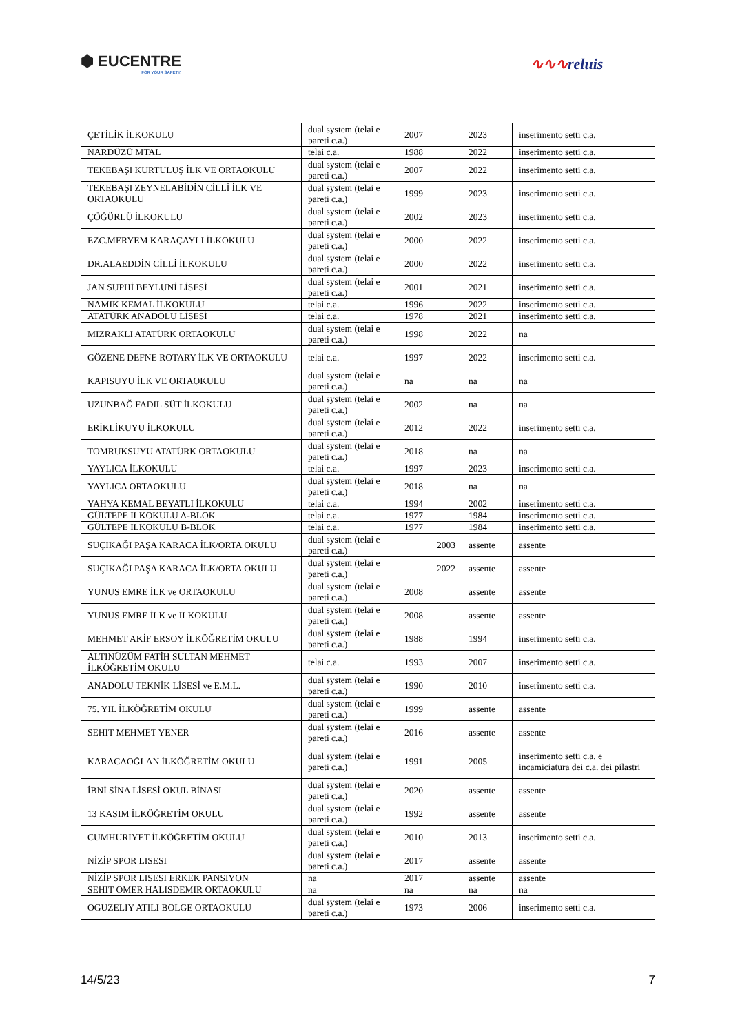⬢ EUCENTRE
FOR YOUR SAFETY.
∿∿∿reluis
| ÇETİLİK İLKOKULU | dual system (telai e pareti c.a.) | 2007 | 2023 | inserimento setti c.a. |
| NARDÜZÜ MTAL | telai c.a. | 1988 | 2022 | inserimento setti c.a. |
| TEKEBAŞI KURTULUŞ İLK VE ORTAOKULU | dual system (telai e pareti c.a.) | 2007 | 2022 | inserimento setti c.a. |
| TEKEBAŞI ZEYNELABİDİN CİLLİ İLK VE ORTAOKULU | dual system (telai e pareti c.a.) | 1999 | 2023 | inserimento setti c.a. |
| ÇÖĞÜRLÜ İLKOKULU | dual system (telai e pareti c.a.) | 2002 | 2023 | inserimento setti c.a. |
| EZC.MERYEM KARAÇAYLI İLKOKULU | dual system (telai e pareti c.a.) | 2000 | 2022 | inserimento setti c.a. |
| DR.ALAEDDİN CİLLİ İLKOKULU | dual system (telai e pareti c.a.) | 2000 | 2022 | inserimento setti c.a. |
| JAN SUPHİ BEYLUNİ LİSESİ | dual system (telai e pareti c.a.) | 2001 | 2021 | inserimento setti c.a. |
| NAMIK KEMAL İLKOKULU | telai c.a. | 1996 | 2022 | inserimento setti c.a. |
| ATATÜRK ANADOLU LİSESİ | telai c.a. | 1978 | 2021 | inserimento setti c.a. |
| MIZRAKLI ATATÜRK ORTAOKULU | dual system (telai e pareti c.a.) | 1998 | 2022 | na |
| GÖZENE DEFNE ROTARY İLK VE ORTAOKULU | telai c.a. | 1997 | 2022 | inserimento setti c.a. |
| KAPISUYU İLK VE ORTAOKULU | dual system (telai e pareti c.a.) | na | na | na |
| UZUNBAĞ FADIL SÜT İLKOKULU | dual system (telai e pareti c.a.) | 2002 | na | na |
| ERİKLİKUYU İLKOKULU | dual system (telai e pareti c.a.) | 2012 | 2022 | inserimento setti c.a. |
| TOMRUKSUYU ATATÜRK ORTAOKULU | dual system (telai e pareti c.a.) | 2018 | na | na |
| YAYLICA İLKOKULU | telai c.a. | 1997 | 2023 | inserimento setti c.a. |
| YAYLICA ORTAOKULU | dual system (telai e pareti c.a.) | 2018 | na | na |
| YAHYA KEMAL BEYATLI İLKOKULU | telai c.a. | 1994 | 2002 | inserimento setti c.a. |
| GÜLTEPE İLKOKULU A-BLOK | telai c.a. | 1977 | 1984 | inserimento setti c.a. |
| GÜLTEPE İLKOKULU B-BLOK | telai c.a. | 1977 | 1984 | inserimento setti c.a. |
| SUÇIKAĞI PAŞA KARACA İLK/ORTA OKULU | dual system (telai e pareti c.a.) | 2003 | assente | assente |
| SUÇIKAĞI PAŞA KARACA İLK/ORTA OKULU | dual system (telai e pareti c.a.) | 2022 | assente | assente |
| YUNUS EMRE İLK ve ORTAOKULU | dual system (telai e pareti c.a.) | 2008 | assente | assente |
| YUNUS EMRE İLK ve ILKOKULU | dual system (telai e pareti c.a.) | 2008 | assente | assente |
| MEHMET AKİF ERSOY İLKÖĞRETİM OKULU | dual system (telai e pareti c.a.) | 1988 | 1994 | inserimento setti c.a. |
| ALTINÜZÜM FATİH SULTAN MEHMET İLKÖĞRETİM OKULU | telai c.a. | 1993 | 2007 | inserimento setti c.a. |
| ANADOLU TEKNİK LİSESİ ve E.M.L. | dual system (telai e pareti c.a.) | 1990 | 2010 | inserimento setti c.a. |
| 75. YIL İLKÖĞRETİM OKULU | dual system (telai e pareti c.a.) | 1999 | assente | assente |
| SEHIT MEHMET YENER | dual system (telai e pareti c.a.) | 2016 | assente | assente |
| KARACAOĞLAN İLKÖĞRETİM OKULU | dual system (telai e pareti c.a.) | 1991 | 2005 | inserimento setti c.a. e incamiciatura dei c.a. dei pilastri |
| İBNİ SİNA LİSESİ OKUL BİNASI | dual system (telai e pareti c.a.) | 2020 | assente | assente |
| 13 KASIM İLKÖĞRETİM OKULU | dual system (telai e pareti c.a.) | 1992 | assente | assente |
| CUMHURİYET İLKÖĞRETİM OKULU | dual system (telai e pareti c.a.) | 2010 | 2013 | inserimento setti c.a. |
| NİZİP SPOR LISESI | dual system (telai e pareti c.a.) | 2017 | assente | assente |
| NİZİP SPOR LISESI ERKEK PANSIYON | na | 2017 | assente | assente |
| SEHIT OMER HALISDEMIR ORTAOKULU | na | na | na | na |
| OGUZELIY ATILI BOLGE ORTAOKULU | dual system (telai e pareti c.a.) | 1973 | 2006 | inserimento setti c.a. |
14/5/23 7